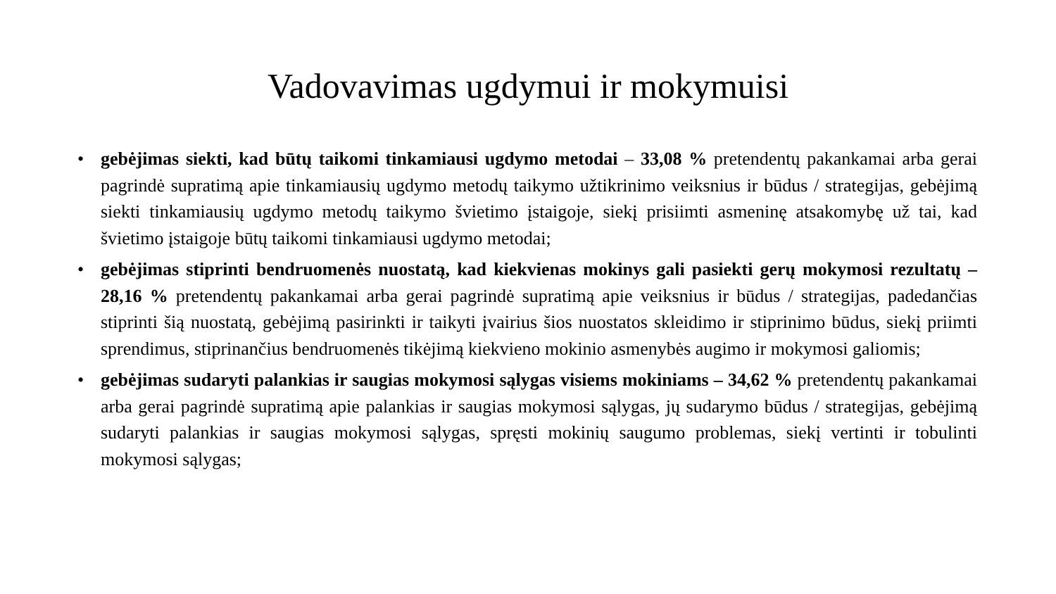Vadovavimas ugdymui ir mokymuisi
• gebėjimas siekti, kad būtų taikomi tinkamiausi ugdymo metodai – 33,08 % pretendentų pakankamai arba gerai pagrindė supratimą apie tinkamiausių ugdymo metodų taikymo užtikrinimo veiksnius ir būdus / strategijas, gebėjimą siekti tinkamiausių ugdymo metodų taikymo švietimo įstaigoje, siekį prisiimti asmeninę atsakomybę už tai, kad švietimo įstaigoje būtų taikomi tinkamiausi ugdymo metodai;
• gebėjimas stiprinti bendruomenės nuostatą, kad kiekvienas mokinys gali pasiekti gerų mokymosi rezultatų – 28,16 % pretendentų pakankamai arba gerai pagrindė supratimą apie veiksnius ir būdus / strategijas, padedančias stiprinti šią nuostatą, gebėjimą pasirinkti ir taikyti įvairius šios nuostatos skleidimo ir stiprinimo būdus, siekį priimti sprendimus, stiprinančius bendruomenės tikėjimą kiekvieno mokinio asmenybės augimo ir mokymosi galiomis;
• gebėjimas sudaryti palankias ir saugias mokymosi sąlygas visiems mokiniams – 34,62 % pretendentų pakankamai arba gerai pagrindė supratimą apie palankias ir saugias mokymosi sąlygas, jų sudarymo būdus / strategijas, gebėjimą sudaryti palankias ir saugias mokymosi sąlygas, spręsti mokinių saugumo problemas, siekį vertinti ir tobulinti mokymosi sąlygas;